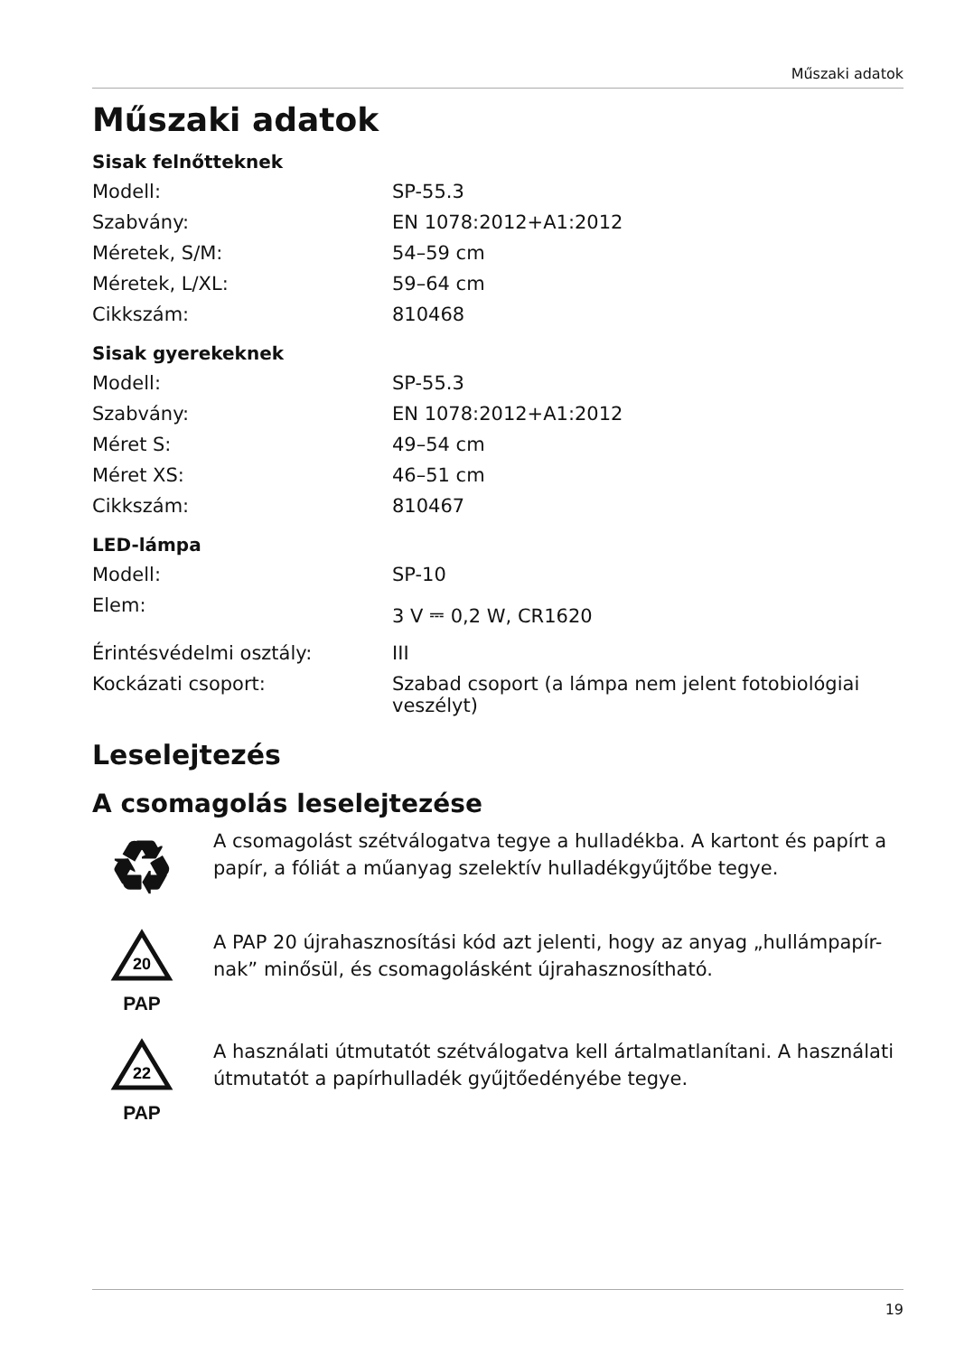Műszaki adatok
Műszaki adatok
Sisak felnőtteknek
| Modell: | SP-55.3 |
| Szabvány: | EN 1078:2012+A1:2012 |
| Méretek, S/M: | 54–59 cm |
| Méretek, L/XL: | 59–64 cm |
| Cikkszám: | 810468 |
Sisak gyerekeknek
| Modell: | SP-55.3 |
| Szabvány: | EN 1078:2012+A1:2012 |
| Méret S: | 49–54 cm |
| Méret XS: | 46–51 cm |
| Cikkszám: | 810467 |
LED-lámpa
| Modell: | SP-10 |
| Elem: | 3 V ⎓ 0,2 W, CR1620 |
| Érintésvédelmi osztály: | III |
| Kockázati csoport: | Szabad csoport (a lámpa nem jelent fotobiológiai veszélyt) |
Leselejtezés
A csomagolás leselejtezése
♻
A csomagolást szétválogatva tegye a hulladékba. A kartont és papírt a papír, a fóliát a műanyag szelektív hulladékgyűjtőbe tegye.
20
PAP
A PAP 20 újrahasznosítási kód azt jelenti, hogy az anyag „hullámpapír-nak” minősül, és csomagolásként újrahasznosítható.
22
PAP
A használati útmutatót szétválogatva kell ártalmatlanítani. A használati útmutatót a papírhulladék gyűjtőedényébe tegye.
19